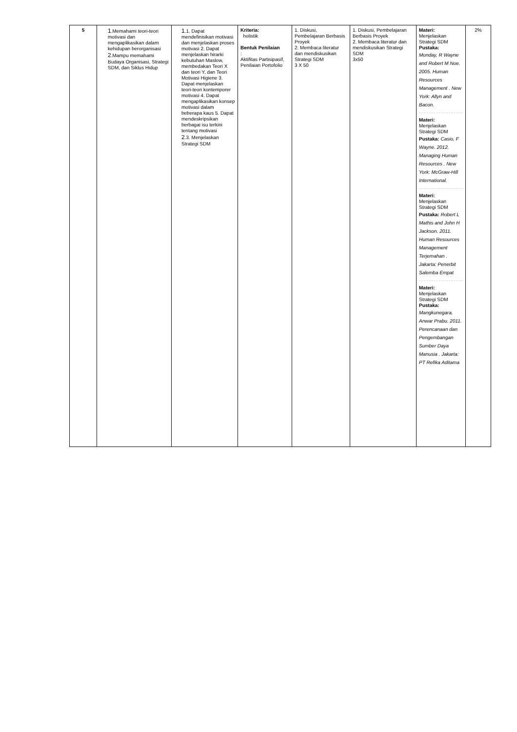| 5 | 1 .Memahami teori-teori motivasi dan mengaplikasikan dalam kehidupan berorganisasi 2 .Mampu memahami Budaya Organisasi, Strategi SDM, dan Siklus Hidup | 1 .1. Dapat mendefinisikan motivasi dan menjelaskan proses motivasi 2. Dapat menjelaskan hirarki kebutuhan Maslow, membedakan Teori X dan teori Y, dan Teori Motivasi Higiene 3. Dapat menjelaskan teori-teori kontemporer motivasi 4. Dapat mengaplikasikan konsep motivasi dalam beberapa kaus 5. Dapat mendeskripsikan berbagai isu terkini tentang motivasi 2 .3. Menjelaskan Strategi SDM | Kriteria: holistik Bentuk Penilaian : Aktifitas Partisipasif, Penilaian Portofolio | 1. Diskusi, Pembelajaran Berbasis Proyek 2. Membaca literatur dan mendiskusikan Strategi SDM 3 X 50 | 1. Diskusi, Pembelajaran Berbasis Proyek 2. Membaca literatur dan mendiskusikan Strategi SDM 3x50 | Materi: Menjelaskan Strategi SDM Pustaka: Monday, R Wayne and Robert M Noe. 2005. Human Resources Management . New York: Allyn and Bacon. Materi: Menjelaskan Strategi SDM Pustaka: Casio, F Wayne. 2012. Managing Human Resources . New York: McGraw-Hill International. Materi: Menjelaskan Strategi SDM Pustaka: Robert L Mathis and John H Jackson. 2011. Human Resources Management Terjemahan . Jakarta: Penerbit Salemba Empat Materi: Menjelaskan Strategi SDM Pustaka: Mangkunegara, Anwar Prabu. 2011. Perencanaan dan Pengembangan Sumber Daya Manusia . Jakarta: PT Refika Aditama | 2% |